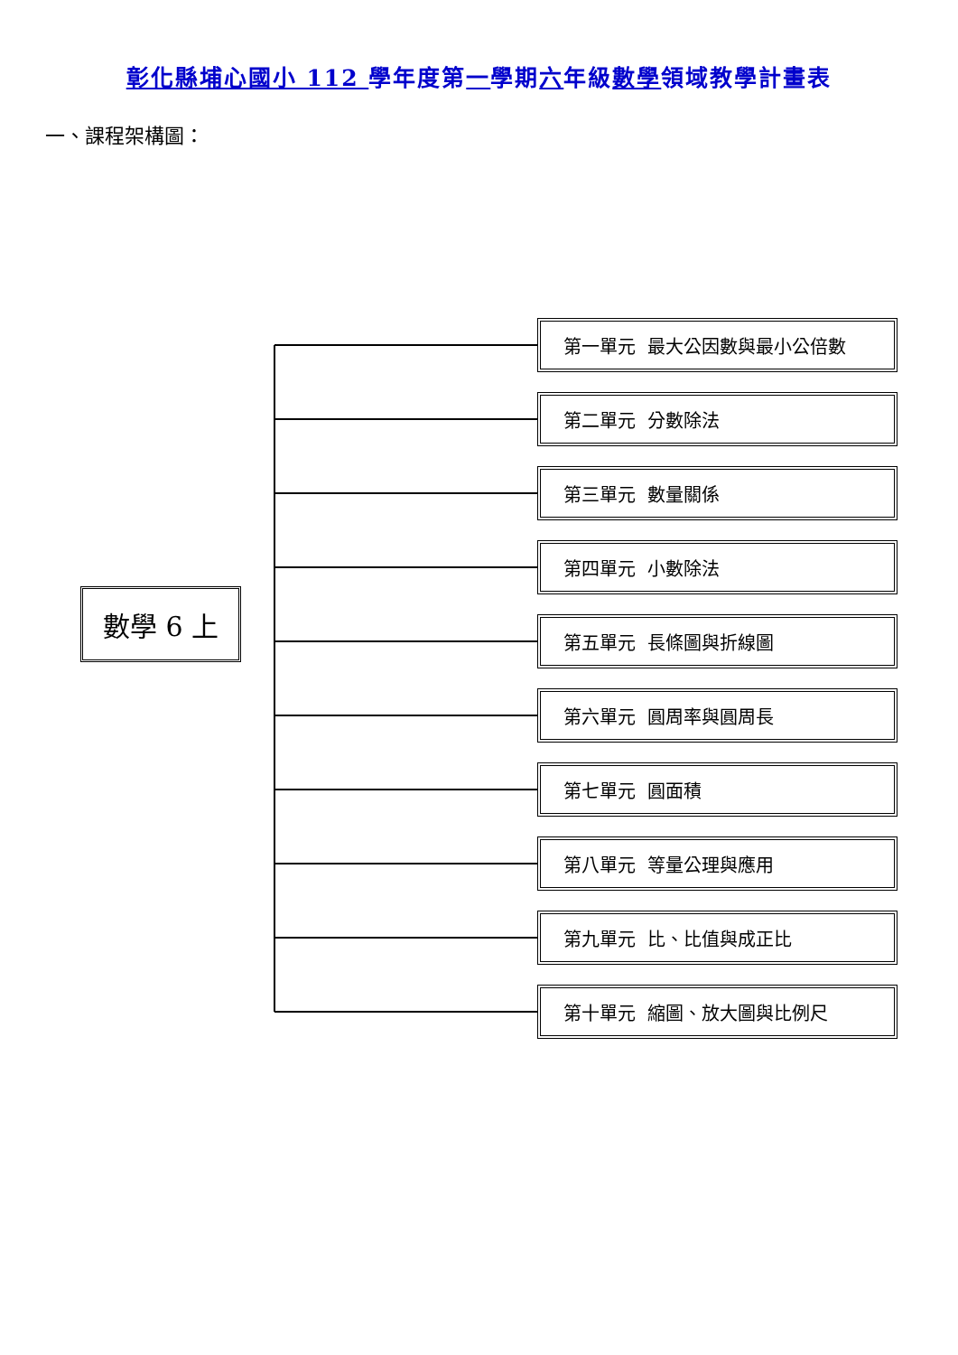彰化縣埔心國小 112 學年度第一學期六年級數學領域教學計畫表
一、課程架構圖：
數學 6 上
第一單元 最大公因數與最小公倍數
第二單元 分數除法
第三單元 數量關係
第四單元 小數除法
第五單元 長條圖與折線圖
第六單元 圓周率與圓周長
第七單元 圓面積
第八單元 等量公理與應用
第九單元 比、比值與成正比
第十單元 縮圖、放大圖與比例尺